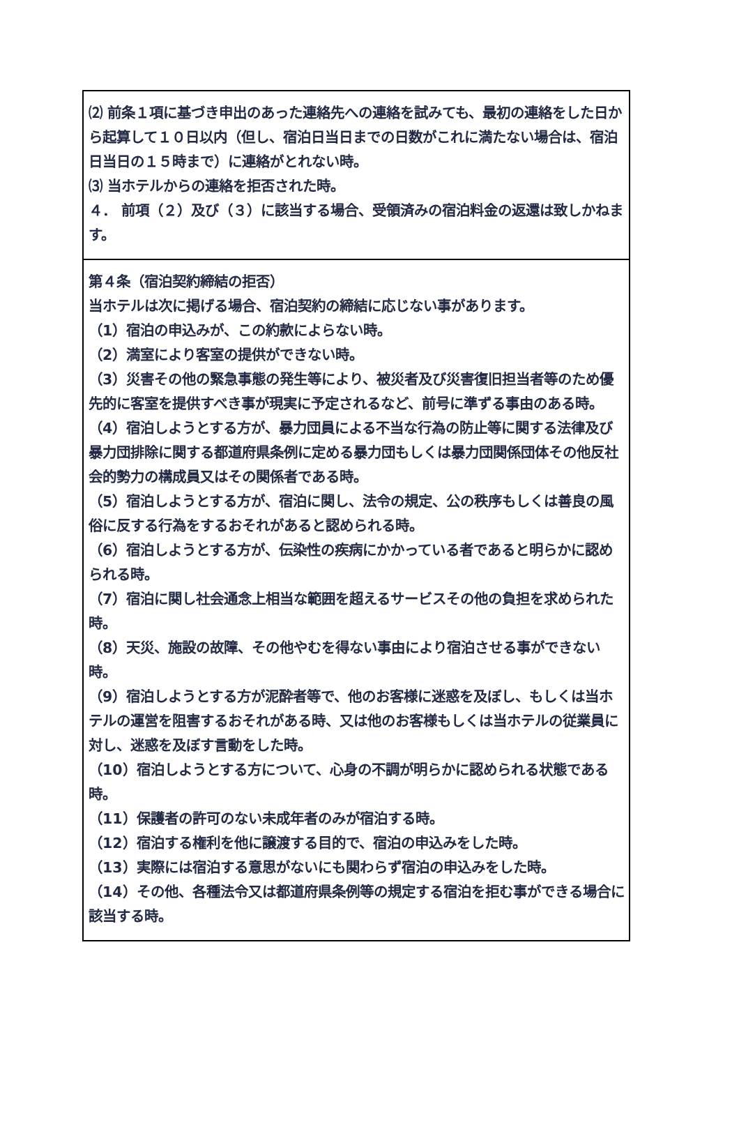| ⑵ 前条１項に基づき申出のあった連絡先への連絡を試みても、最初の連絡をした日から起算して１０日以内（但し、宿泊日当日までの日数がこれに満たない場合は、宿泊日当日の１５時まで）に連絡がとれない時。 ⑶ 当ホテルからの連絡を拒否された時。 ４． 前項（２）及び（３）に該当する場合、受領済みの宿泊料金の返還は致しかねます。 |
| 第４条（宿泊契約締結の拒否） 当ホテルは次に掲げる場合、宿泊契約の締結に応じない事があります。 （1）宿泊の申込みが、この約款によらない時。 （2）満室により客室の提供ができない時。 （3）災害その他の緊急事態の発生等により、被災者及び災害復旧担当者等のため優先的に客室を提供すべき事が現実に予定されるなど、前号に準ずる事由のある時。 （4）宿泊しようとする方が、暴力団員による不当な行為の防止等に関する法律及び暴力団排除に関する都道府県条例に定める暴力団もしくは暴力団関係団体その他反社会的勢力の構成員又はその関係者である時。 （5）宿泊しようとする方が、宿泊に関し、法令の規定、公の秩序もしくは善良の風俗に反する行為をするおそれがあると認められる時。 （6）宿泊しようとする方が、伝染性の疾病にかかっている者であると明らかに認められる時。 （7）宿泊に関し社会通念上相当な範囲を超えるサービスその他の負担を求められた時。 （8）天災、施設の故障、その他やむを得ない事由により宿泊させる事ができない時。 （9）宿泊しようとする方が泥酔者等で、他のお客様に迷惑を及ぼし、もしくは当ホテルの運営を阻害するおそれがある時、又は他のお客様もしくは当ホテルの従業員に対し、迷惑を及ぼす言動をした時。 （10）宿泊しようとする方について、心身の不調が明らかに認められる状態である時。 （11）保護者の許可のない未成年者のみが宿泊する時。 （12）宿泊する権利を他に譲渡する目的で、宿泊の申込みをした時。 （13）実際には宿泊する意思がないにも関わらず宿泊の申込みをした時。 （14）その他、各種法令又は都道府県条例等の規定する宿泊を拒む事ができる場合に該当する時。 |